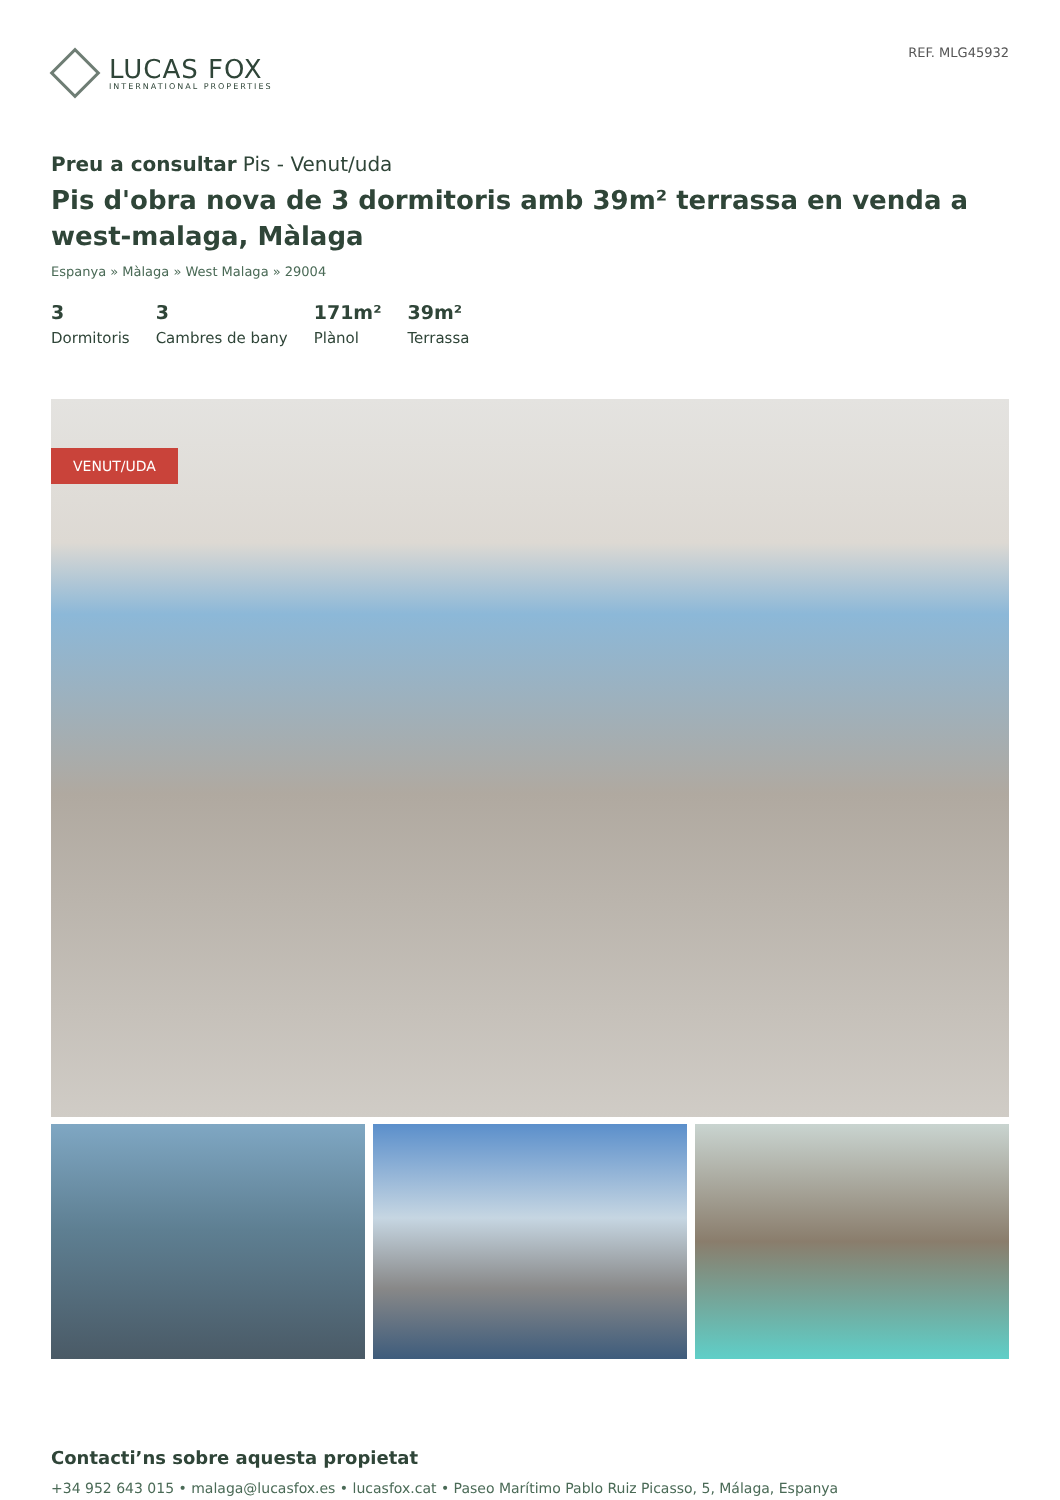LUCAS FOX
INTERNATIONAL PROPERTIES
REF. MLG45932
Preu a consultar Pis - Venut/uda
Pis d'obra nova de 3 dormitoris amb 39m² terrassa en venda a west-malaga, Màlaga
Espanya » Màlaga » West Malaga » 29004
3
Dormitoris
3
Cambres de bany
171m²
Plànol
39m²
Terrassa
VENUT/UDA
Contacti’ns sobre aquesta propietat
+34 952 643 015 • malaga@lucasfox.es • lucasfox.cat • Paseo Marítimo Pablo Ruiz Picasso, 5, Málaga, Espanya